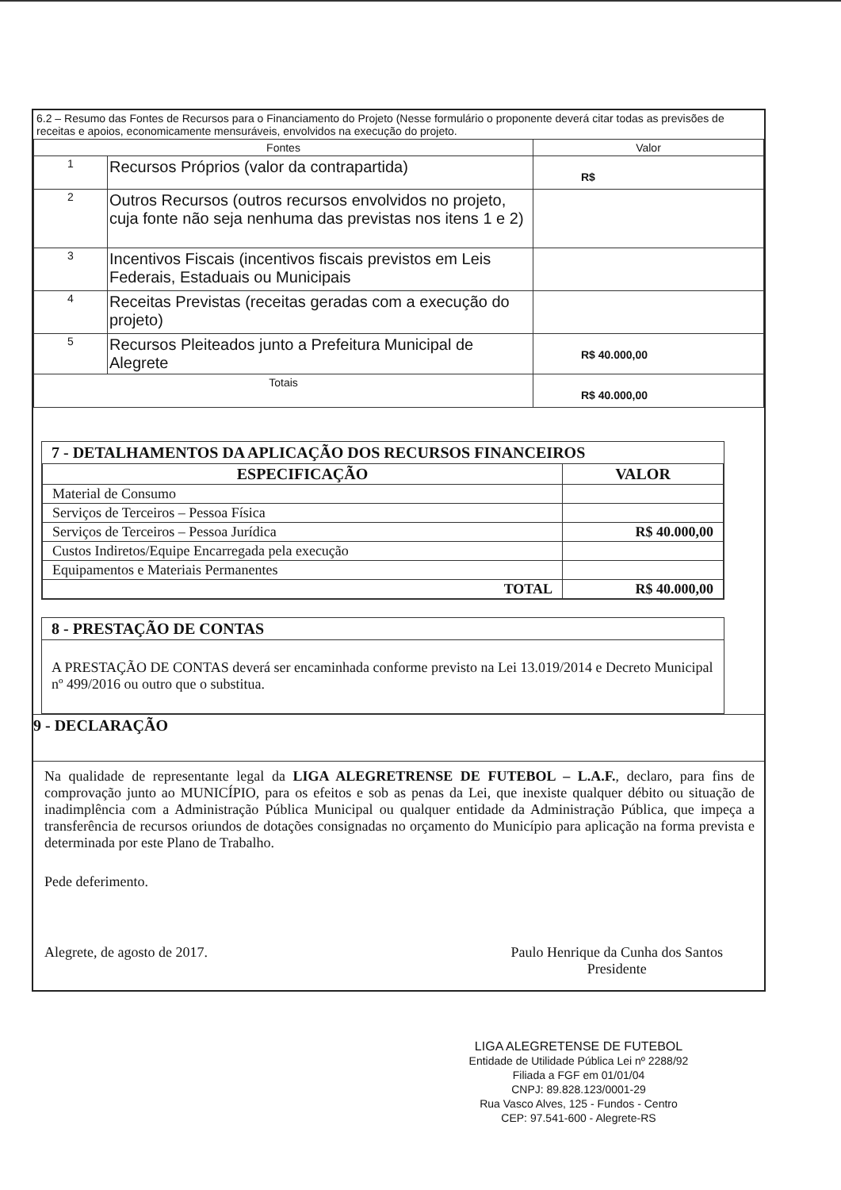6.2 – Resumo das Fontes de Recursos para o Financiamento do Projeto (Nesse formulário o proponente deverá citar todas as previsões de receitas e apoios, economicamente mensuráveis, envolvidos na execução do projeto.
| Fontes | | Valor |
| --- | --- | --- |
| 1 | Recursos Próprios (valor da contrapartida) | R$ |
| 2 | Outros Recursos (outros recursos envolvidos no projeto, cuja fonte não seja nenhuma das previstas nos itens 1 e 2) | |
| 3 | Incentivos Fiscais (incentivos fiscais previstos em Leis Federais, Estaduais ou Municipais | |
| 4 | Receitas Previstas (receitas geradas com a execução do projeto) | |
| 5 | Recursos Pleiteados junto a Prefeitura Municipal de Alegrete | R$ 40.000,00 |
| Totais | | R$ 40.000,00 |
7 - DETALHAMENTOS DA APLICAÇÃO DOS RECURSOS FINANCEIROS
| ESPECIFICAÇÃO | VALOR |
| --- | --- |
| Material de Consumo | |
| Serviços de Terceiros – Pessoa Física | |
| Serviços de Terceiros – Pessoa Jurídica | R$ 40.000,00 |
| Custos Indiretos/Equipe Encarregada pela execução | |
| Equipamentos e Materiais Permanentes | |
| TOTAL | R$ 40.000,00 |
8 - PRESTAÇÃO DE CONTAS
A PRESTAÇÃO DE CONTAS deverá ser encaminhada conforme previsto na Lei 13.019/2014 e Decreto Municipal nº 499/2016 ou outro que o substitua.
9 - DECLARAÇÃO
Na qualidade de representante legal da LIGA ALEGRETRENSE DE FUTEBOL – L.A.F., declaro, para fins de comprovação junto ao MUNICÍPIO, para os efeitos e sob as penas da Lei, que inexiste qualquer débito ou situação de inadimplência com a Administração Pública Municipal ou qualquer entidade da Administração Pública, que impeça a transferência de recursos oriundos de dotações consignadas no orçamento do Município para aplicação na forma prevista e determinada por este Plano de Trabalho.
Pede deferimento.
Alegrete, de agosto de 2017. Paulo Henrique da Cunha dos Santos
Presidente
LIGA ALEGRETENSE DE FUTEBOL
Entidade de Utilidade Pública Lei nº 2288/92
Filiada a FGF em 01/01/04
CNPJ: 89.828.123/0001-29
Rua Vasco Alves, 125 - Fundos - Centro
CEP: 97.541-600 - Alegrete-RS